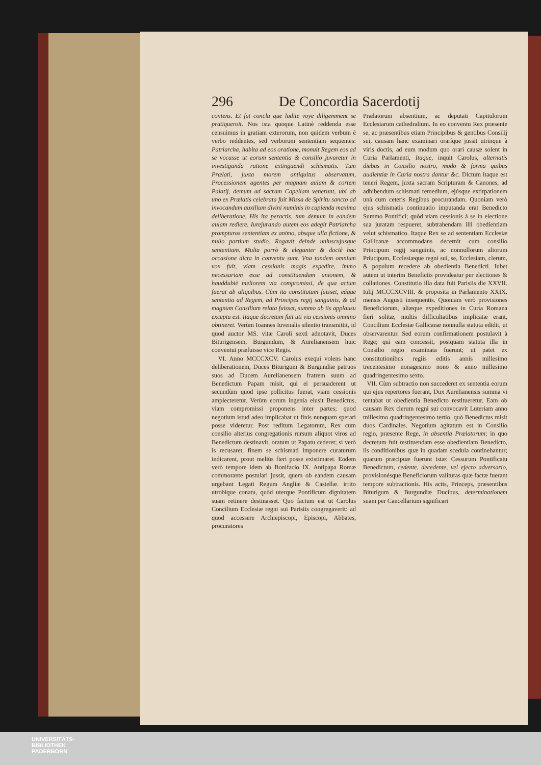296 De Concordia Sacerdotij
contens. Et fut conclu que ladite voye diligemment se pratiqueroit. Nos ista quoque Latinè reddenda esse censuimus in gratiam exterorum, non quidem verbum è verbo reddentes, sed verborum sententiam sequentes: Patriarcha, habita ad eos oratione, monuit Regem eos ad se vocasse ut eorum sententia & consilio juvaretur in investiganda ratione extinguendi schismatis. Tum Prælati, juxta morem antiquitus observatum, Processionem agentes per magnam aulam & cortem Palatij, demum ad sacram Capellam venerunt, ubi ab uno ex Prælatis celebrata fuit Missa de Spiritu sancto ad invocandum auxilium divini numinis in capienda maxima deliberatione. His ita peractis, tum demum in eandem aulam rediere. Iurejurando autem eos adegit Patriarcha prompturos sententiam ex animo, absque ulla fictione, & nullo partium studio. Rogavit deinde uniuscujusque sententiam. Multa porrò & eleganter & doctè hac occasione dicta in conventu sunt. Vna tandem omnium vox fuit, viam cessionis magis expedire, immo necessariam esse ad constituendam unionem, & hauddubiè meliorem via compromissi, de qua actum fuerat ab aliquibus. Cùm ita constitutum fuisset, eáque sententia ad Regem, ad Principes regij sanguinis, & ad magnum Consilium relata fuisset, summo ab iis applausu excepta est. Itaque decretum fuit uti via cessionis omnino obtineret. Verùm Ioannes Iuvenalis silentio transmittit, id quod auctor MS. vitæ Caroli sexti adnotavit, Duces Biturigensem, Burgundum, & Aurelianensem huic conventui præfuisse vice Regis.
VI. Anno MCCCXCV. Carolus exequi volens hanc deliberationem, Duces Biturigum & Burgundiæ patruos suos ad Ducem Aurelianensem fratrem suum ad Benedictum Papam misit, qui ei persuaderent ut secundùm quod ipse pollicitus fuerat, viam cessionis amplecteretur. Verùm eorum ingenia elusit Benedictus, viam compromissi proponens inter partes; quod negotium istud adeo implicabat ut finis nunquam sperari posse videretur. Post reditum Legatorum, Rex cum consilio alterius congregationis rursum aliquot viros ad Benedictum destinavit, oratum ut Papatu cederet; si verò is recusaret, finem se schismati imponere curaturum indicarent, prout meliùs fieri posse existimaret. Eodem verò tempore idem ab Bonifacio IX. Antipapa Romæ commorante postulari jussit, quem ob eandem causam urgebant Legati Regum Angliæ & Castellæ. irrito utrobique conatu, quòd uterque Pontificum dignitatem suam retinere destinasset. Quo factum est ut Carolus Concilium Ecclesiæ regni sui Parisiis congregaverit: ad quod accessere Archiepiscopi, Episcopi, Abbates, procuratores
Prælatorum absentium, ac deputati Capitulorum Ecclesiarum cathedralium. In eo conventu Rex præsente se, ac præsentibus etiam Principibus & gentibus Consilij sui, causam hanc examinari oraríque jussit utrinque à viris doctis, ad eum modum quo orari causæ solent in Curia Parlamenti, Itaque, inquit Carolus, alternatis diebus in Consilio nostro, modo & forma quibus audientiæ in Curia nostra dantur &c. Dictum itaque est teneri Regem, juxta sacram Scripturam & Canones, ad adhibendum schismati remedium, ejúsque extirpationem unà cum ceteris Regibus procurandam. Quoniam verò ejus schismatis continuatio imputanda erat Benedicto Summo Pontifici; quòd viam cessionis à se in electione sua juratam respueret, subtrahendam illi obedientiam velut schismatico. Itaque Rex se ad sententiam Ecclesiæ Gallicanæ accommodans decernit cum consilio Principum regij sanguinis, ac nonnullorum aliorum Priucipum, Ecclesiæque regni sui, se, Ecclesiam, clerum, & populum recedere ab obedientia Benedicti. Iubet autem ut interim Beneficiis provideatur per electiones & collationes. Constitutio illa data fuit Parisiis die XXVII. Iulij MCCCXCVIII. & proposita in Parlamento XXIX. mensis Augusti insequentis. Quoniam verò provisiones Beneficiorum, aliæque expeditiones in Curia Romana fieri solitæ, multis difficultatibus implicatæ erant, Concilium Ecclesiæ Gallicanæ nonnulla statuta edidit, ut observarentur. Sed eorum confirmationem postulavit à Rege; qui eam concessit, postquam statuta illa in Consilio regio examinata fuerunt; ut patet ex constitutionibus regiis editis annis millesimo trecentesimo nonagesimo nono & anno millesimo quadringentesimo sexto.
VII. Cùm subtractio non succederet ex sententia eorum qui ejus repertores fuerant, Dux Aurelianensis summa vi tentabat ut obedientia Benedicto restitueretur. Eam ob causam Rex clerum regni sui convocavit Luteriam anno millesimo quadringentesimo tertio, quò Benedictus misit duos Cardinales. Negotium agitatum est in Consilio regio, præsente Rege, in absentia Prælatorum; in quo decretum fuit restituendam esse obedientiam Benedicto, iis conditionibus quæ in quadam scedula continebantur; quarum præcipuæ fuerunt istæ: Cessurum Pontificatu Benedictum, cedente, decedente, vel ejecto adversario, provisionésque Beneficiorum valituras quæ factæ fuerant tempore subtractionis. His actis, Princeps, præsentibus Biturigum & Burgundiæ Ducibus, determinationem suam per Cancellarium significari
UNIVERSITÄTS-
BIBLIOTHEK
PADERBORN